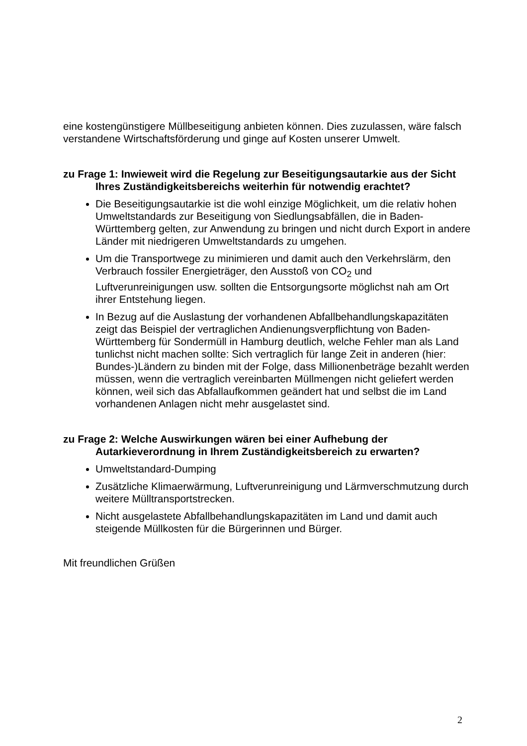eine kostengünstigere Müllbeseitigung anbieten können. Dies zuzulassen, wäre falsch verstandene Wirtschaftsförderung und ginge auf Kosten unserer Umwelt.
zu Frage 1: Inwieweit wird die Regelung zur Beseitigungsautarkie aus der Sicht Ihres Zuständigkeitsbereichs weiterhin für notwendig erachtet?
Die Beseitigungsautarkie ist die wohl einzige Möglichkeit, um die relativ hohen Umweltstandards zur Beseitigung von Siedlungsabfällen, die in Baden-Württemberg gelten, zur Anwendung zu bringen und nicht durch Export in andere Länder mit niedrigeren Umweltstandards zu umgehen.
Um die Transportwege zu minimieren und damit auch den Verkehrslärm, den Verbrauch fossiler Energieträger, den Ausstoß von CO<sub>2</sub> und Luftverunreinigungen usw. sollten die Entsorgungsorte möglichst nah am Ort ihrer Entstehung liegen.
In Bezug auf die Auslastung der vorhandenen Abfallbehandlungskapazitäten zeigt das Beispiel der vertraglichen Andienungsverpflichtung von Baden-Württemberg für Sondermüll in Hamburg deutlich, welche Fehler man als Land tunlichst nicht machen sollte: Sich vertraglich für lange Zeit in anderen (hier: Bundes-)Ländern zu binden mit der Folge, dass Millionenbeträge bezahlt werden müssen, wenn die vertraglich vereinbarten Müllmengen nicht geliefert werden können, weil sich das Abfallaufkommen geändert hat und selbst die im Land vorhandenen Anlagen nicht mehr ausgelastet sind.
zu Frage 2: Welche Auswirkungen wären bei einer Aufhebung der Autarkieverordnung in Ihrem Zuständigkeitsbereich zu erwarten?
Umweltstandard-Dumping
Zusätzliche Klimaerwärmung, Luftverunreinigung und Lärmverschmutzung durch weitere Mülltransportstrecken.
Nicht ausgelastete Abfallbehandlungskapazitäten im Land und damit auch steigende Müllkosten für die Bürgerinnen und Bürger.
Mit freundlichen Grüßen
2